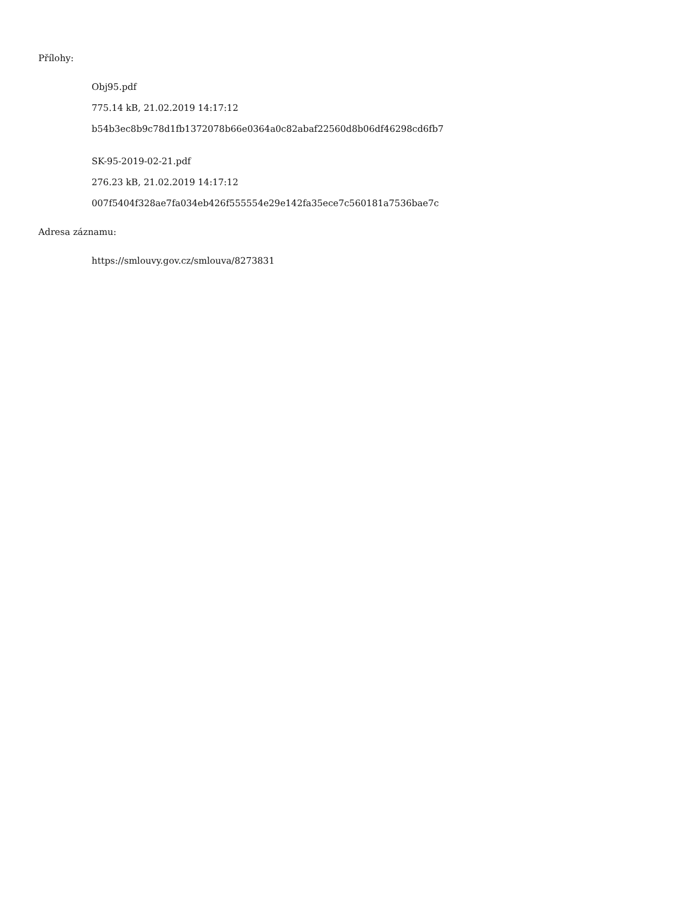Přílohy:
Obj95.pdf
775.14 kB, 21.02.2019 14:17:12
b54b3ec8b9c78d1fb1372078b66e0364a0c82abaf22560d8b06df46298cd6fb7
SK-95-2019-02-21.pdf
276.23 kB, 21.02.2019 14:17:12
007f5404f328ae7fa034eb426f555554e29e142fa35ece7c560181a7536bae7c
Adresa záznamu:
https://smlouvy.gov.cz/smlouva/8273831